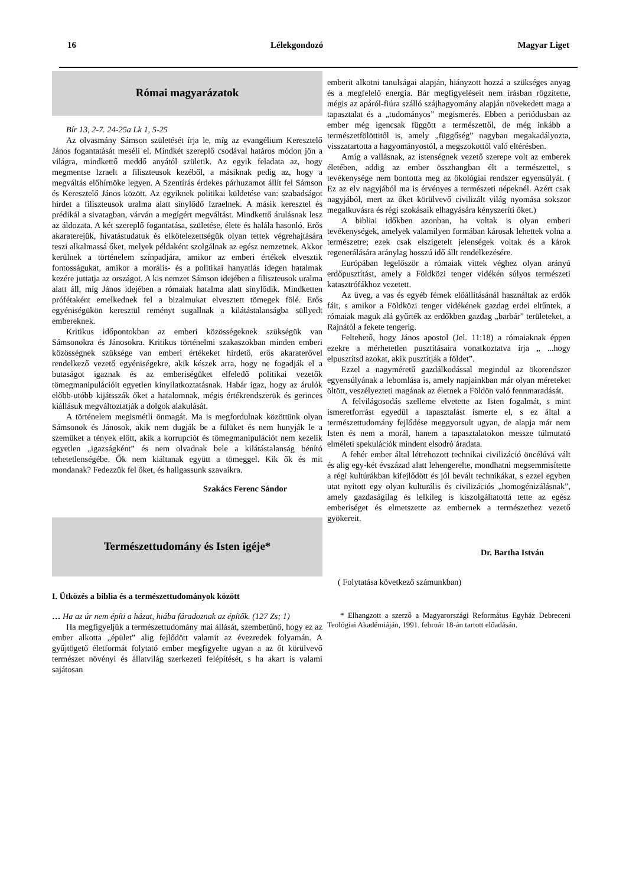16 Lélekgondozó Magyar Liget
Római magyarázatok
Bír 13, 2-7. 24-25a Lk 1, 5-25
Az olvasmány Sámson születését írja le, míg az evangélium Keresztelő János fogantatását meséli el. Mindkét szereplő csodával határos módon jön a világra, mindkettő meddő anyától születik. Az egyik feladata az, hogy megmentse Izraelt a filiszteusok kezéből, a másiknak pedig az, hogy a megváltás előhírnöke legyen. A Szentírás érdekes párhuzamot állít fel Sámson és Keresztelő János között. Az egyiknek politikai küldetése van: szabadságot hirdet a filiszteusok uralma alatt sínylődő Izraelnek. A másik keresztel és prédikál a sivatagban, várván a megígért megváltást. Mindkettő árulásnak lesz az áldozata. A két szereplő fogantatása, születése, élete és halála hasonló. Erős akaraterejük, hivatástudatuk és elkötelezettségük olyan tettek végrehajtására teszi alkalmassá őket, melyek példaként szolgálnak az egész nemzetnek. Akkor kerülnek a történelem színpadjára, amikor az emberi értékek elvesztik fontosságukat, amikor a morális- és a politikai hanyatlás idegen hatalmak kezére juttatja az országot. A kis nemzet Sámson idejében a filiszteusok uralma alatt áll, míg János idejében a rómaiak hatalma alatt sínylődik. Mindketten prófétaként emelkednek fel a bizalmukat elvesztett tömegek fölé. Erős egyéniségükön keresztül reményt sugallnak a kilátástalanságba süllyedt embereknek.
Kritikus időpontokban az emberi közösségeknek szükségük van Sámsonokra és Jánosokra. Kritikus történelmi szakaszokban minden emberi közösségnek szüksége van emberi értékeket hirdető, erős akaraterővel rendelkező vezető egyéniségekre, akik készek arra, hogy ne fogadják el a butaságot igaznak és az emberiségüket elfeledő politikai vezetők tömegmanipulációit egyetlen kinyilatkoztatásnak. Habár igaz, hogy az árulók előbb-utóbb kijátsszák őket a hatalomnak, mégis értékrendszerük és gerinces kiállásuk megváltoztatják a dolgok alakulását.
A történelem megismétli önmagát. Ma is megfordulnak közöttünk olyan Sámsonok és Jánosok, akik nem dugják be a fülüket és nem hunyják le a szemüket a tények előtt, akik a korrupciót és tömegmanipulációt nem kezelik egyetlen „igazságként” és nem olvadnak bele a kilátástalanság bénító tehetetlenségébe. Ők nem kiáltanak együtt a tömeggel. Kik ők és mit mondanak? Fedezzük fel őket, és hallgassunk szavaikra.
Szakács Ferenc Sándor
Természettudomány és Isten igéje*
I. Ütközés a biblia és a természettudományok között
… Ha az úr nem építi a házat, hiába fáradoznak az építők. (127 Zs; 1)
Ha megfigyeljük a természettudomány mai állását, szembetűnő, hogy ez az ember alkotta „épület” alig fejlődött valamit az évezredek folyamán. A gyűjtögető életformát folytató ember megfigyelte ugyan a az őt körülvevő természet növényi és állatvilág szerkezeti felépítését, s ha akart is valami sajátosan
emberit alkotni tanulságai alapján, hiányzott hozzá a szükséges anyag és a megfelelő energia. Bár megfigyeléseit nem írásban rögzítette, mégis az apáról-fiúra szálló szájhagyomány alapján növekedett maga a tapasztalat és a „tudományos” megismerés. Ebben a periódusban az ember még igencsak függött a természettől, de még inkább a természetfölöttitől is, amely „függőség” nagyban megakadályozta, visszatartotta a hagyományostól, a megszokottól való eltérésben.
Amíg a vallásnak, az istenségnek vezető szerepe volt az emberek életében, addig az ember összhangban élt a természettel, s tevékenysége nem bontotta meg az ökológiai rendszer egyensúlyát. ( Ez az elv nagyjából ma is érvényes a természeti népeknél. Azért csak nagyjából, mert az őket körülvevő civilizált világ nyomása sokszor megalkuvásra és régi szokásaik elhagyására kényszeríti őket.)
A bibliai időkben azonban, ha voltak is olyan emberi tevékenységek, amelyek valamilyen formában károsak lehettek volna a természetre; ezek csak elszigetelt jelenségek voltak és a károk regenerálására aránylag hosszú idő állt rendelkezésére.
Európában legelőször a rómaiak vittek véghez olyan arányú erdőpusztítást, amely a Földközi tenger vidékén súlyos természeti katasztrófákhoz vezetett.
Az üveg, a vas és egyéb fémek előállításánál használtak az erdők fáit, s amikor a Földközi tenger vidékének gazdag erdei eltűntek, a rómaiak maguk alá gyűrték az erdőkben gazdag „barbár” területeket, a Rajnától a fekete tengerig.
Feltehető, hogy János apostol (Jel. 11:18) a rómaiaknak éppen ezekre a mérhetetlen pusztításaira vonatkoztatva írja „ ...hogy elpusztítsd azokat, akik pusztítják a földet”.
Ezzel a nagyméretű gazdálkodással megindul az ökorendszer egyensúlyának a lebomlása is, amely napjainkban már olyan méreteket öltött, veszélyezteti magának az életnek a Földön való fennmaradását.
A felvilágosodás szelleme elvetette az Isten fogalmát, s mint ismeretforrást egyedül a tapasztalást ismerte el, s ez által a természettudomány fejlődése meggyorsult ugyan, de alapja már nem Isten és nem a morál, hanem a tapasztalatokon messze túlmutató elméleti spekulációk mindent elsodró áradata.
A fehér ember által létrehozott technikai civilizáció öncélúvá vált és alig egy-két évszázad alatt lehengerelte, mondhatni megsemmisítette a régi kultúrákban kifejlődött és jól bevált technikákat, s ezzel egyben utat nyitott egy olyan kulturális és civilizációs „homogénizálásnak”, amely gazdaságilag és lelkileg is kiszolgáltatottá tette az egész emberiséget és elmetszette az embernek a természethez vezető gyökereit.
Dr. Bartha István
( Folytatása következő számunkban)
* Elhangzott a szerző a Magyarországi Református Egyház Debreceni Teológiai Akadémiáján, 1991. február 18-án tartott előadásán.